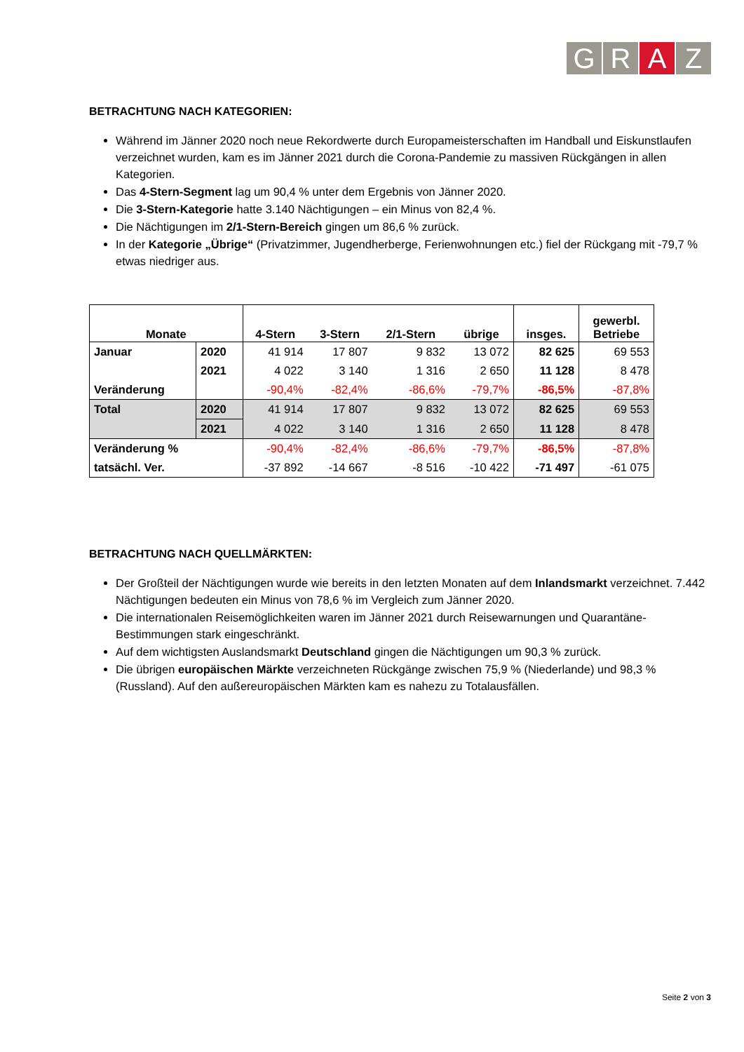G R A Z
BETRACHTUNG NACH KATEGORIEN:
Während im Jänner 2020 noch neue Rekordwerte durch Europameisterschaften im Handball und Eiskunstlaufen verzeichnet wurden, kam es im Jänner 2021 durch die Corona-Pandemie zu massiven Rückgängen in allen Kategorien.
Das 4-Stern-Segment lag um 90,4 % unter dem Ergebnis von Jänner 2020.
Die 3-Stern-Kategorie hatte 3.140 Nächtigungen – ein Minus von 82,4 %.
Die Nächtigungen im 2/1-Stern-Bereich gingen um 86,6 % zurück.
In der Kategorie „Übrige“ (Privatzimmer, Jugendherberge, Ferienwohnungen etc.) fiel der Rückgang mit -79,7 % etwas niedriger aus.
| Monate | | 4-Stern | 3-Stern | 2/1-Stern | übrige | insges. | gewerbl. Betriebe |
| --- | --- | --- | --- | --- | --- | --- | --- |
| Januar | 2020 | 41 914 | 17 807 | 9 832 | 13 072 | 82 625 | 69 553 |
| | 2021 | 4 022 | 3 140 | 1 316 | 2 650 | 11 128 | 8 478 |
| Veränderung | | -90,4% | -82,4% | -86,6% | -79,7% | -86,5% | -87,8% |
| Total | 2020 | 41 914 | 17 807 | 9 832 | 13 072 | 82 625 | 69 553 |
| | 2021 | 4 022 | 3 140 | 1 316 | 2 650 | 11 128 | 8 478 |
| Veränderung % | | -90,4% | -82,4% | -86,6% | -79,7% | -86,5% | -87,8% |
| tatsächl. Ver. | | -37 892 | -14 667 | -8 516 | -10 422 | -71 497 | -61 075 |
BETRACHTUNG NACH QUELLMÄRKTEN:
Der Großteil der Nächtigungen wurde wie bereits in den letzten Monaten auf dem Inlandsmarkt verzeichnet. 7.442 Nächtigungen bedeuten ein Minus von 78,6 % im Vergleich zum Jänner 2020.
Die internationalen Reisemöglichkeiten waren im Jänner 2021 durch Reisewarnungen und Quarantäne-Bestimmungen stark eingeschränkt.
Auf dem wichtigsten Auslandsmarkt Deutschland gingen die Nächtigungen um 90,3 % zurück.
Die übrigen europäischen Märkte verzeichneten Rückgänge zwischen 75,9 % (Niederlande) und 98,3 % (Russland). Auf den außereuropäischen Märkten kam es nahezu zu Totalausfällen.
Seite 2 von 3